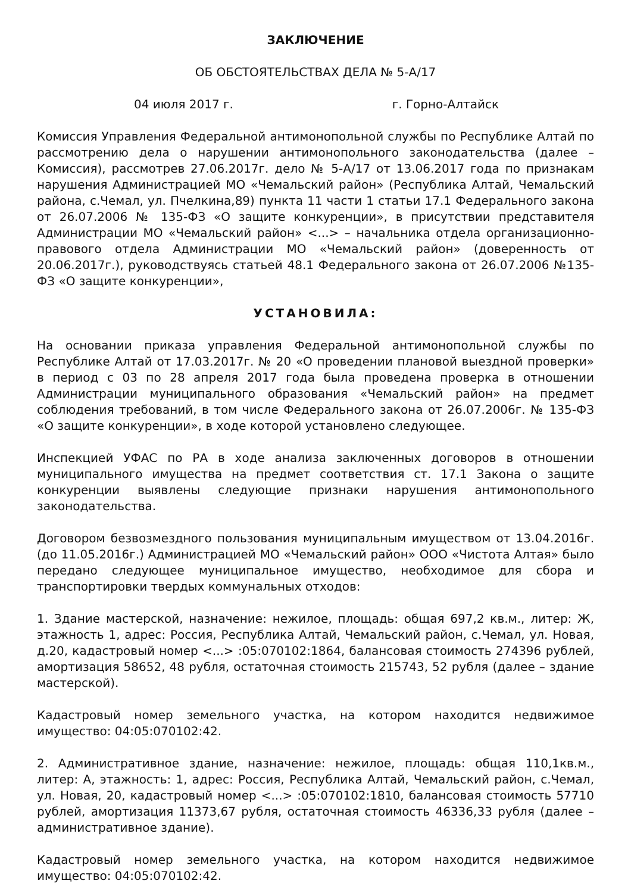ЗАКЛЮЧЕНИЕ
ОБ ОБСТОЯТЕЛЬСТВАХ ДЕЛА № 5-А/17
04 июля 2017 г. г. Горно-Алтайск
Комиссия Управления Федеральной антимонопольной службы по Республике Алтай по рассмотрению дела о нарушении антимонопольного законодательства (далее – Комиссия), рассмотрев 27.06.2017г. дело № 5-А/17 от 13.06.2017 года по признакам нарушения Администрацией МО «Чемальский район» (Республика Алтай, Чемальский района, с.Чемал, ул. Пчелкина,89) пункта 11 части 1 статьи 17.1 Федерального закона от 26.07.2006 № 135-ФЗ «О защите конкуренции», в присутствии представителя Администрации МО «Чемальский район» <...> – начальника отдела организационно-правового отдела Администрации МО «Чемальский район» (доверенность от 20.06.2017г.), руководствуясь статьей 48.1 Федерального закона от 26.07.2006 №135-ФЗ «О защите конкуренции»,
УСТАНОВИЛА:
На основании приказа управления Федеральной антимонопольной службы по Республике Алтай от 17.03.2017г. № 20 «О проведении плановой выездной проверки» в период с 03 по 28 апреля 2017 года была проведена проверка в отношении Администрации муниципального образования «Чемальский район» на предмет соблюдения требований, в том числе Федерального закона от 26.07.2006г. № 135-ФЗ «О защите конкуренции», в ходе которой установлено следующее.
Инспекцией УФАС по РА в ходе анализа заключенных договоров в отношении муниципального имущества на предмет соответствия ст. 17.1 Закона о защите конкуренции выявлены следующие признаки нарушения антимонопольного законодательства.
Договором безвозмездного пользования муниципальным имуществом от 13.04.2016г. (до 11.05.2016г.) Администрацией МО «Чемальский район» ООО «Чистота Алтая» было передано следующее муниципальное имущество, необходимое для сбора и транспортировки твердых коммунальных отходов:
1. Здание мастерской, назначение: нежилое, площадь: общая 697,2 кв.м., литер: Ж, этажность 1, адрес: Россия, Республика Алтай, Чемальский район, с.Чемал, ул. Новая, д.20, кадастровый номер <...> :05:070102:1864, балансовая стоимость 274396 рублей, амортизация 58652, 48 рубля, остаточная стоимость 215743, 52 рубля (далее – здание мастерской).
Кадастровый номер земельного участка, на котором находится недвижимое имущество: 04:05:070102:42.
2. Административное здание, назначение: нежилое, площадь: общая 110,1кв.м., литер: А, этажность: 1, адрес: Россия, Республика Алтай, Чемальский район, с.Чемал, ул. Новая, 20, кадастровый номер <...> :05:070102:1810, балансовая стоимость 57710 рублей, амортизация 11373,67 рубля, остаточная стоимость 46336,33 рубля (далее – административное здание).
Кадастровый номер земельного участка, на котором находится недвижимое имущество: 04:05:070102:42.